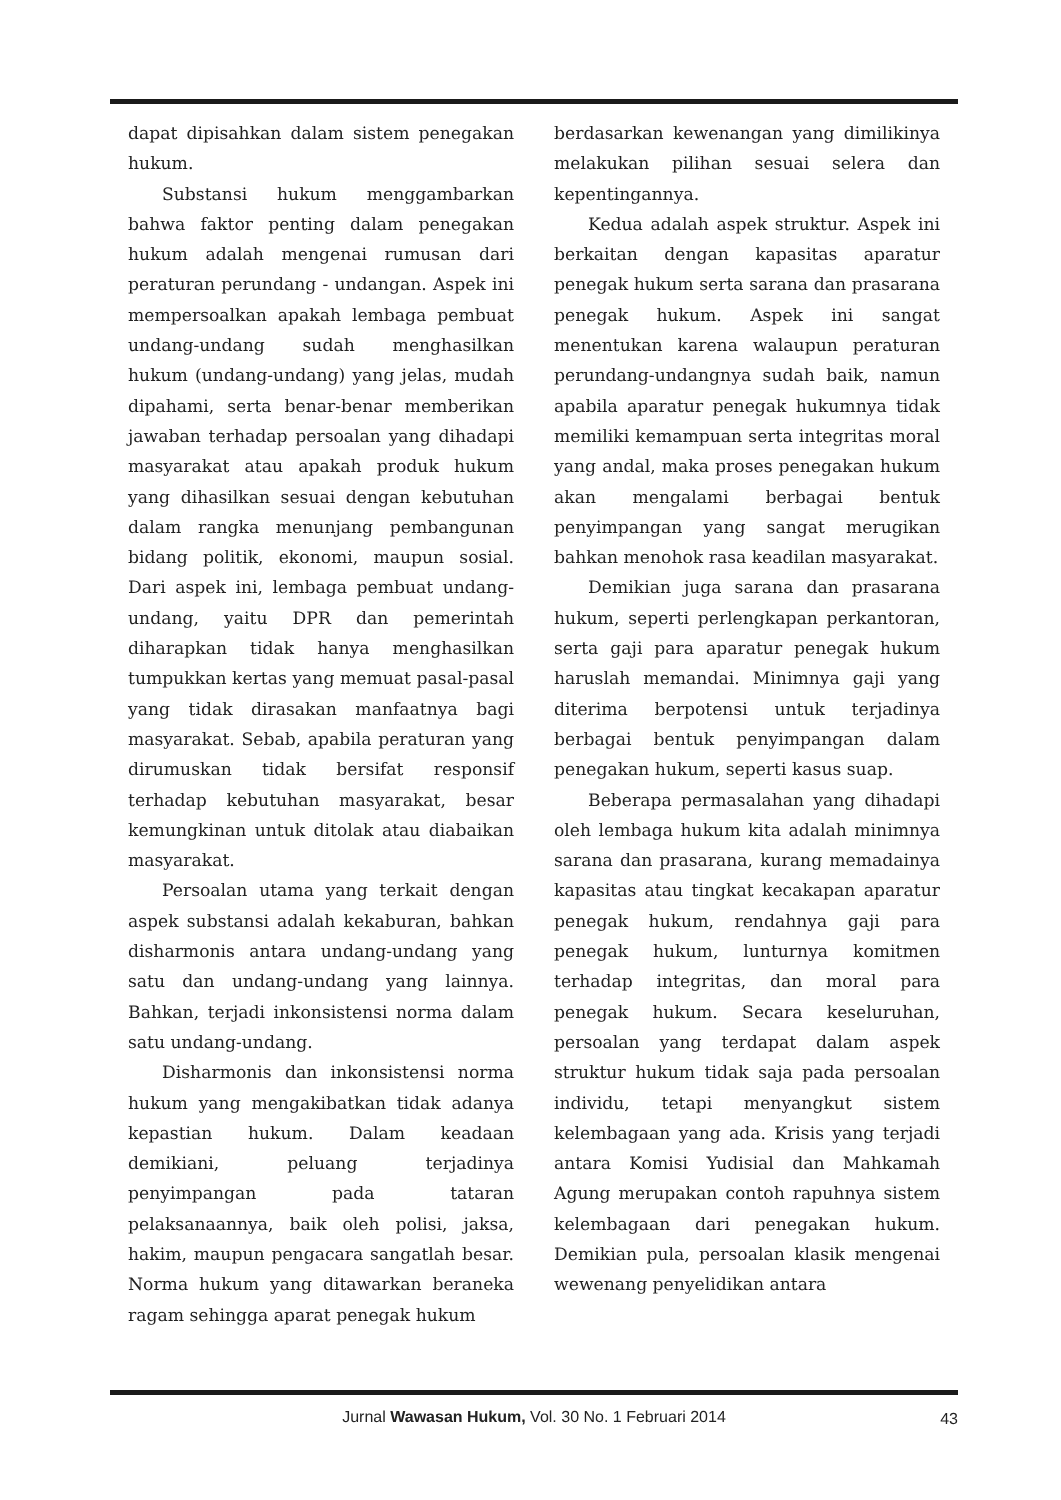dapat dipisahkan dalam sistem penegakan hukum.
Substansi hukum menggambarkan bahwa faktor penting dalam penegakan hukum adalah mengenai rumusan dari peraturan perundang - undangan. Aspek ini mempersoalkan apakah lembaga pembuat undang-undang sudah menghasilkan hukum (undang-undang) yang jelas, mudah dipahami, serta benar-benar memberikan jawaban terhadap persoalan yang dihadapi masyarakat atau apakah produk hukum yang dihasilkan sesuai dengan kebutuhan dalam rangka menunjang pembangunan bidang politik, ekonomi, maupun sosial. Dari aspek ini, lembaga pembuat undang-undang, yaitu DPR dan pemerintah diharapkan tidak hanya menghasilkan tumpukkan kertas yang memuat pasal-pasal yang tidak dirasakan manfaatnya bagi masyarakat. Sebab, apabila peraturan yang dirumuskan tidak bersifat responsif terhadap kebutuhan masyarakat, besar kemungkinan untuk ditolak atau diabaikan masyarakat.
Persoalan utama yang terkait dengan aspek substansi adalah kekaburan, bahkan disharmonis antara undang-undang yang satu dan undang-undang yang lainnya. Bahkan, terjadi inkonsistensi norma dalam satu undang-undang.
Disharmonis dan inkonsistensi norma hukum yang mengakibatkan tidak adanya kepastian hukum. Dalam keadaan demikiani, peluang terjadinya penyimpangan pada tataran pelaksanaannya, baik oleh polisi, jaksa, hakim, maupun pengacara sangatlah besar. Norma hukum yang ditawarkan beraneka ragam sehingga aparat penegak hukum
berdasarkan kewenangan yang dimilikinya melakukan pilihan sesuai selera dan kepentingannya.
Kedua adalah aspek struktur. Aspek ini berkaitan dengan kapasitas aparatur penegak hukum serta sarana dan prasarana penegak hukum. Aspek ini sangat menentukan karena walaupun peraturan perundang-undangnya sudah baik, namun apabila aparatur penegak hukumnya tidak memiliki kemampuan serta integritas moral yang andal, maka proses penegakan hukum akan mengalami berbagai bentuk penyimpangan yang sangat merugikan bahkan menohok rasa keadilan masyarakat.
Demikian juga sarana dan prasarana hukum, seperti perlengkapan perkantoran, serta gaji para aparatur penegak hukum haruslah memandai. Minimnya gaji yang diterima berpotensi untuk terjadinya berbagai bentuk penyimpangan dalam penegakan hukum, seperti kasus suap.
Beberapa permasalahan yang dihadapi oleh lembaga hukum kita adalah minimnya sarana dan prasarana, kurang memadainya kapasitas atau tingkat kecakapan aparatur penegak hukum, rendahnya gaji para penegak hukum, lunturnya komitmen terhadap integritas, dan moral para penegak hukum. Secara keseluruhan, persoalan yang terdapat dalam aspek struktur hukum tidak saja pada persoalan individu, tetapi menyangkut sistem kelembagaan yang ada. Krisis yang terjadi antara Komisi Yudisial dan Mahkamah Agung merupakan contoh rapuhnya sistem kelembagaan dari penegakan hukum. Demikian pula, persoalan klasik mengenai wewenang penyelidikan antara
Jurnal Wawasan Hukum, Vol. 30 No. 1 Februari 2014
43